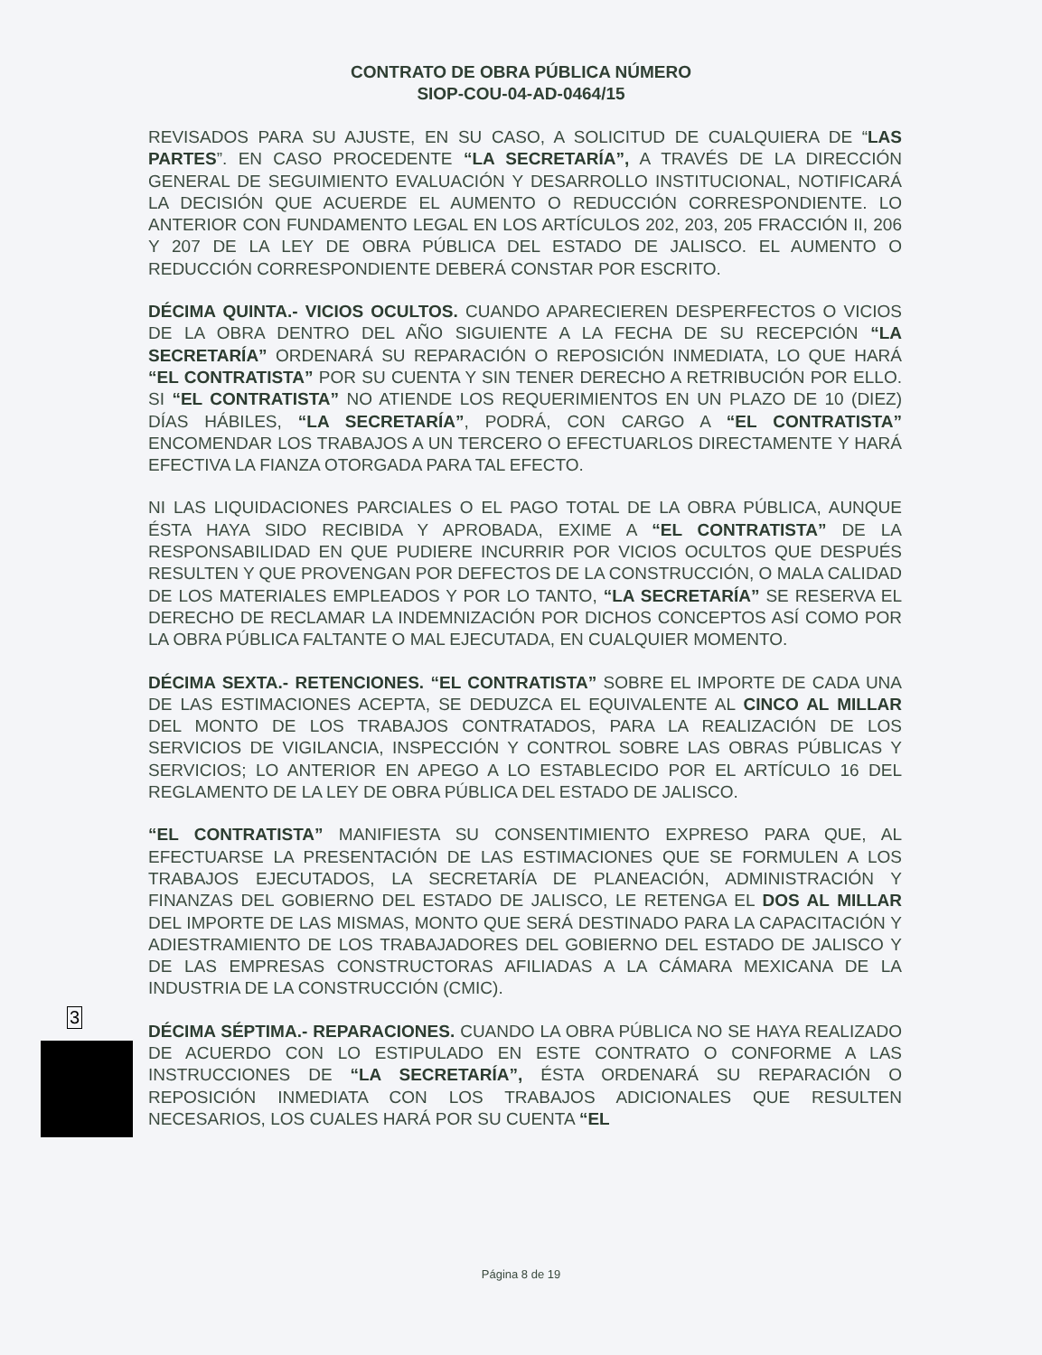CONTRATO DE OBRA PÚBLICA NÚMERO
SIOP-COU-04-AD-0464/15
REVISADOS PARA SU AJUSTE, EN SU CASO, A SOLICITUD DE CUALQUIERA DE “LAS PARTES”. EN CASO PROCEDENTE “LA SECRETARÍA”, A TRAVÉS DE LA DIRECCIÓN GENERAL DE SEGUIMIENTO EVALUACIÓN Y DESARROLLO INSTITUCIONAL, NOTIFICARÁ LA DECISIÓN QUE ACUERDE EL AUMENTO O REDUCCIÓN CORRESPONDIENTE. LO ANTERIOR CON FUNDAMENTO LEGAL EN LOS ARTÍCULOS 202, 203, 205 FRACCIÓN II, 206 Y 207 DE LA LEY DE OBRA PÚBLICA DEL ESTADO DE JALISCO. EL AUMENTO O REDUCCIÓN CORRESPONDIENTE DEBERÁ CONSTAR POR ESCRITO.
DÉCIMA QUINTA.- VICIOS OCULTOS. CUANDO APARECIEREN DESPERFECTOS O VICIOS DE LA OBRA DENTRO DEL AÑO SIGUIENTE A LA FECHA DE SU RECEPCIÓN “LA SECRETARÍA” ORDENARÁ SU REPARACIÓN O REPOSICIÓN INMEDIATA, LO QUE HARÁ “EL CONTRATISTA” POR SU CUENTA Y SIN TENER DERECHO A RETRIBUCIÓN POR ELLO. SI “EL CONTRATISTA” NO ATIENDE LOS REQUERIMIENTOS EN UN PLAZO DE 10 (DIEZ) DÍAS HÁBILES, “LA SECRETARÍA”, PODRÁ, CON CARGO A “EL CONTRATISTA” ENCOMENDAR LOS TRABAJOS A UN TERCERO O EFECTUARLOS DIRECTAMENTE Y HARÁ EFECTIVA LA FIANZA OTORGADA PARA TAL EFECTO.
NI LAS LIQUIDACIONES PARCIALES O EL PAGO TOTAL DE LA OBRA PÚBLICA, AUNQUE ÉSTA HAYA SIDO RECIBIDA Y APROBADA, EXIME A “EL CONTRATISTA” DE LA RESPONSABILIDAD EN QUE PUDIERE INCURRIR POR VICIOS OCULTOS QUE DESPUÉS RESULTEN Y QUE PROVENGAN POR DEFECTOS DE LA CONSTRUCCIÓN, O MALA CALIDAD DE LOS MATERIALES EMPLEADOS Y POR LO TANTO, “LA SECRETARÍA” SE RESERVA EL DERECHO DE RECLAMAR LA INDEMNIZACIÓN POR DICHOS CONCEPTOS ASÍ COMO POR LA OBRA PÚBLICA FALTANTE O MAL EJECUTADA, EN CUALQUIER MOMENTO.
DÉCIMA SEXTA.- RETENCIONES. “EL CONTRATISTA” SOBRE EL IMPORTE DE CADA UNA DE LAS ESTIMACIONES ACEPTA, SE DEDUZCA EL EQUIVALENTE AL CINCO AL MILLAR DEL MONTO DE LOS TRABAJOS CONTRATADOS, PARA LA REALIZACIÓN DE LOS SERVICIOS DE VIGILANCIA, INSPECCIÓN Y CONTROL SOBRE LAS OBRAS PÚBLICAS Y SERVICIOS; LO ANTERIOR EN APEGO A LO ESTABLECIDO POR EL ARTÍCULO 16 DEL REGLAMENTO DE LA LEY DE OBRA PÚBLICA DEL ESTADO DE JALISCO.
“EL CONTRATISTA” MANIFIESTA SU CONSENTIMIENTO EXPRESO PARA QUE, AL EFECTUARSE LA PRESENTACIÓN DE LAS ESTIMACIONES QUE SE FORMULEN A LOS TRABAJOS EJECUTADOS, LA SECRETARÍA DE PLANEACIÓN, ADMINISTRACIÓN Y FINANZAS DEL GOBIERNO DEL ESTADO DE JALISCO, LE RETENGA EL DOS AL MILLAR DEL IMPORTE DE LAS MISMAS, MONTO QUE SERÁ DESTINADO PARA LA CAPACITACIÓN Y ADIESTRAMIENTO DE LOS TRABAJADORES DEL GOBIERNO DEL ESTADO DE JALISCO Y DE LAS EMPRESAS CONSTRUCTORAS AFILIADAS A LA CÁMARA MEXICANA DE LA INDUSTRIA DE LA CONSTRUCCIÓN (CMIC).
DÉCIMA SÉPTIMA.- REPARACIONES. CUANDO LA OBRA PÚBLICA NO SE HAYA REALIZADO DE ACUERDO CON LO ESTIPULADO EN ESTE CONTRATO O CONFORME A LAS INSTRUCCIONES DE “LA SECRETARÍA”, ÉSTA ORDENARÁ SU REPARACIÓN O REPOSICIÓN INMEDIATA CON LOS TRABAJOS ADICIONALES QUE RESULTEN NECESARIOS, LOS CUALES HARÁ POR SU CUENTA “EL
3
Página 8 de 19